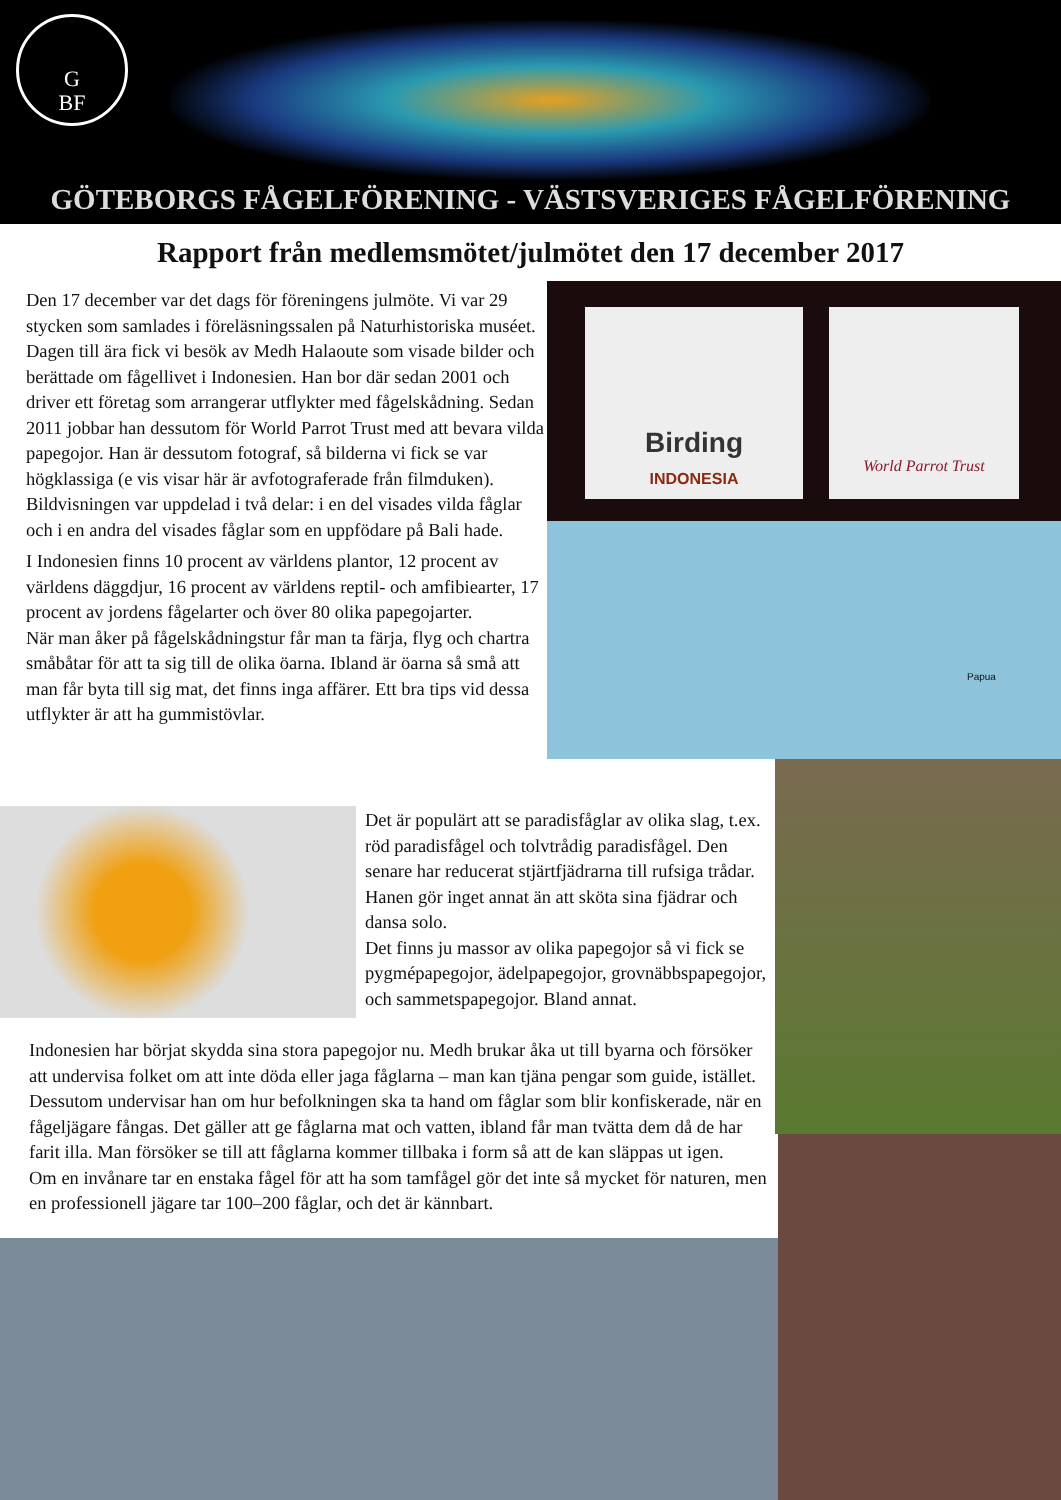G
BF
GÖTEBORGS FÅGELFÖRENING - VÄSTSVERIGES FÅGELFÖRENING
Rapport från medlemsmötet/julmötet den 17 december 2017
Birding
INDONESIA
World Parrot Trust
Papua
Den 17 december var det dags för föreningens julmöte. Vi var 29 stycken som samlades i föreläsningssalen på Naturhistoriska muséet. Dagen till ära fick vi besök av Medh Halaoute som visade bilder och berättade om fågellivet i Indonesien. Han bor där sedan 2001 och driver ett företag som arrangerar utflykter med fågelskådning. Sedan 2011 jobbar han dessutom för World Parrot Trust med att bevara vilda papegojor. Han är dessutom fotograf, så bilderna vi fick se var högklassiga (e vis visar här är avfotograferade från filmduken). Bildvisningen var uppdelad i två delar: i en del visades vilda fåglar och i en andra del visades fåglar som en uppfödare på Bali hade.
I Indonesien finns 10 procent av världens plantor, 12 procent av världens däggdjur, 16 procent av världens reptil- och amfibiearter, 17 procent av jordens fågelarter och över 80 olika papegojarter.
När man åker på fågelskådningstur får man ta färja, flyg och chartra småbåtar för att ta sig till de olika öarna. Ibland är öarna så små att man får byta till sig mat, det finns inga affärer. Ett bra tips vid dessa utflykter är att ha gummistövlar.
Det är populärt att se paradisfåglar av olika slag, t.ex. röd paradisfågel och tolvtrådig paradisfågel. Den senare har reducerat stjärtfjädrarna till rufsiga trådar. Hanen gör inget annat än att sköta sina fjädrar och dansa solo.
Det finns ju massor av olika papegojor så vi fick se pygmépapegojor, ädelpapegojor, grovnäbbspapegojor, och sammetspapegojor. Bland annat.
Indonesien har börjat skydda sina stora papegojor nu. Medh brukar åka ut till byarna och försöker att undervisa folket om att inte döda eller jaga fåglarna – man kan tjäna pengar som guide, istället. Dessutom undervisar han om hur befolkningen ska ta hand om fåglar som blir konfiskerade, när en fågeljägare fångas. Det gäller att ge fåglarna mat och vatten, ibland får man tvätta dem då de har farit illa. Man försöker se till att fåglarna kommer tillbaka i form så att de kan släppas ut igen.
Om en invånare tar en enstaka fågel för att ha som tamfågel gör det inte så mycket för naturen, men en professionell jägare tar 100–200 fåglar, och det är kännbart.